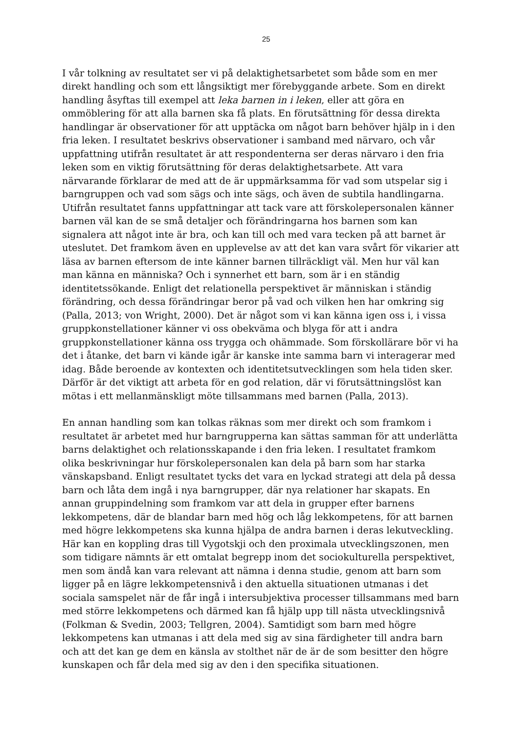25
I vår tolkning av resultatet ser vi på delaktighetsarbetet som både som en mer direkt handling och som ett långsiktigt mer förebyggande arbete. Som en direkt handling åsyftas till exempel att leka barnen in i leken, eller att göra en ommöblering för att alla barnen ska få plats. En förutsättning för dessa direkta handlingar är observationer för att upptäcka om något barn behöver hjälp in i den fria leken. I resultatet beskrivs observationer i samband med närvaro, och vår uppfattning utifrån resultatet är att respondenterna ser deras närvaro i den fria leken som en viktig förutsättning för deras delaktighetsarbete. Att vara närvarande förklarar de med att de är uppmärksamma för vad som utspelar sig i barngruppen och vad som sägs och inte sägs, och även de subtila handlingarna. Utifrån resultatet fanns uppfattningar att tack vare att förskolepersonalen känner barnen väl kan de se små detaljer och förändringarna hos barnen som kan signalera att något inte är bra, och kan till och med vara tecken på att barnet är uteslutet. Det framkom även en upplevelse av att det kan vara svårt för vikarier att läsa av barnen eftersom de inte känner barnen tillräckligt väl. Men hur väl kan man känna en människa? Och i synnerhet ett barn, som är i en ständig identitetssökande. Enligt det relationella perspektivet är människan i ständig förändring, och dessa förändringar beror på vad och vilken hen har omkring sig (Palla, 2013; von Wright, 2000). Det är något som vi kan känna igen oss i, i vissa gruppkonstellationer känner vi oss obekväma och blyga för att i andra gruppkonstellationer känna oss trygga och ohämmade. Som förskollärare bör vi ha det i åtanke, det barn vi kände igår är kanske inte samma barn vi interagerar med idag. Både beroende av kontexten och identitetsutvecklingen som hela tiden sker. Därför är det viktigt att arbeta för en god relation, där vi förutsättningslöst kan mötas i ett mellanmänskligt möte tillsammans med barnen (Palla, 2013).
En annan handling som kan tolkas räknas som mer direkt och som framkom i resultatet är arbetet med hur barngrupperna kan sättas samman för att underlätta barns delaktighet och relationsskapande i den fria leken. I resultatet framkom olika beskrivningar hur förskolepersonalen kan dela på barn som har starka vänskapsband. Enligt resultatet tycks det vara en lyckad strategi att dela på dessa barn och låta dem ingå i nya barngrupper, där nya relationer har skapats. En annan gruppindelning som framkom var att dela in grupper efter barnens lekkompetens, där de blandar barn med hög och låg lekkompetens, för att barnen med högre lekkompetens ska kunna hjälpa de andra barnen i deras lekutveckling. Här kan en koppling dras till Vygotskji och den proximala utvecklingszonen, men som tidigare nämnts är ett omtalat begrepp inom det sociokulturella perspektivet, men som ändå kan vara relevant att nämna i denna studie, genom att barn som ligger på en lägre lekkompetensnivå i den aktuella situationen utmanas i det sociala samspelet när de får ingå i intersubjektiva processer tillsammans med barn med större lekkompetens och därmed kan få hjälp upp till nästa utvecklingsnivå (Folkman & Svedin, 2003; Tellgren, 2004). Samtidigt som barn med högre lekkompetens kan utmanas i att dela med sig av sina färdigheter till andra barn och att det kan ge dem en känsla av stolthet när de är de som besitter den högre kunskapen och får dela med sig av den i den specifika situationen.